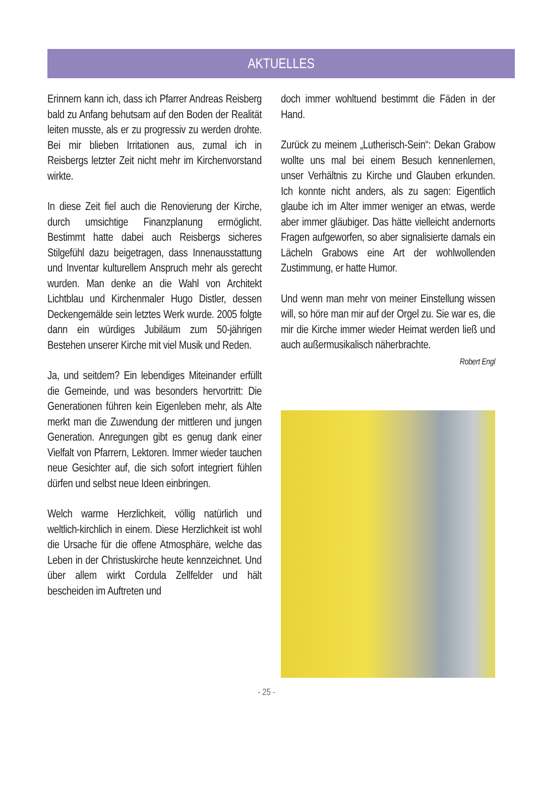AKTUELLES
Erinnern kann ich, dass ich Pfarrer Andreas Reisberg bald zu Anfang behutsam auf den Boden der Realität leiten musste, als er zu progressiv zu werden drohte. Bei mir blieben Irritationen aus, zumal ich in Reisbergs letzter Zeit nicht mehr im Kirchenvorstand wirkte.
In diese Zeit fiel auch die Renovierung der Kirche, durch umsichtige Finanzplanung ermöglicht. Bestimmt hatte dabei auch Reisbergs sicheres Stilgefühl dazu beigetragen, dass Innenausstattung und Inventar kulturellem Anspruch mehr als gerecht wurden. Man denke an die Wahl von Architekt Lichtblau und Kirchenmaler Hugo Distler, dessen Deckengemälde sein letztes Werk wurde. 2005 folgte dann ein würdiges Jubiläum zum 50-jährigen Bestehen unserer Kirche mit viel Musik und Reden.
Ja, und seitdem? Ein lebendiges Miteinander erfüllt die Gemeinde, und was besonders hervortritt: Die Generationen führen kein Eigenleben mehr, als Alte merkt man die Zuwendung der mittleren und jungen Generation. Anregungen gibt es genug dank einer Vielfalt von Pfarrern, Lektoren. Immer wieder tauchen neue Gesichter auf, die sich sofort integriert fühlen dürfen und selbst neue Ideen einbringen.
Welch warme Herzlichkeit, völlig natürlich und weltlich-kirchlich in einem. Diese Herzlichkeit ist wohl die Ursache für die offene Atmosphäre, welche das Leben in der Christuskirche heute kennzeichnet. Und über allem wirkt Cordula Zellfelder und hält bescheiden im Auftreten und
doch immer wohltuend bestimmt die Fäden in der Hand.
Zurück zu meinem „Lutherisch-Sein“: Dekan Grabow wollte uns mal bei einem Besuch kennenlernen, unser Verhältnis zu Kirche und Glauben erkunden. Ich konnte nicht anders, als zu sagen: Eigentlich glaube ich im Alter immer weniger an etwas, werde aber immer gläubiger. Das hätte vielleicht andernorts Fragen aufgeworfen, so aber signalisierte damals ein Lächeln Grabows eine Art der wohlwollenden Zustimmung, er hatte Humor.
Und wenn man mehr von meiner Einstellung wissen will, so höre man mir auf der Orgel zu. Sie war es, die mir die Kirche immer wieder Heimat werden ließ und auch außermusikalisch näherbrachte.
Robert Engl
- 25 -